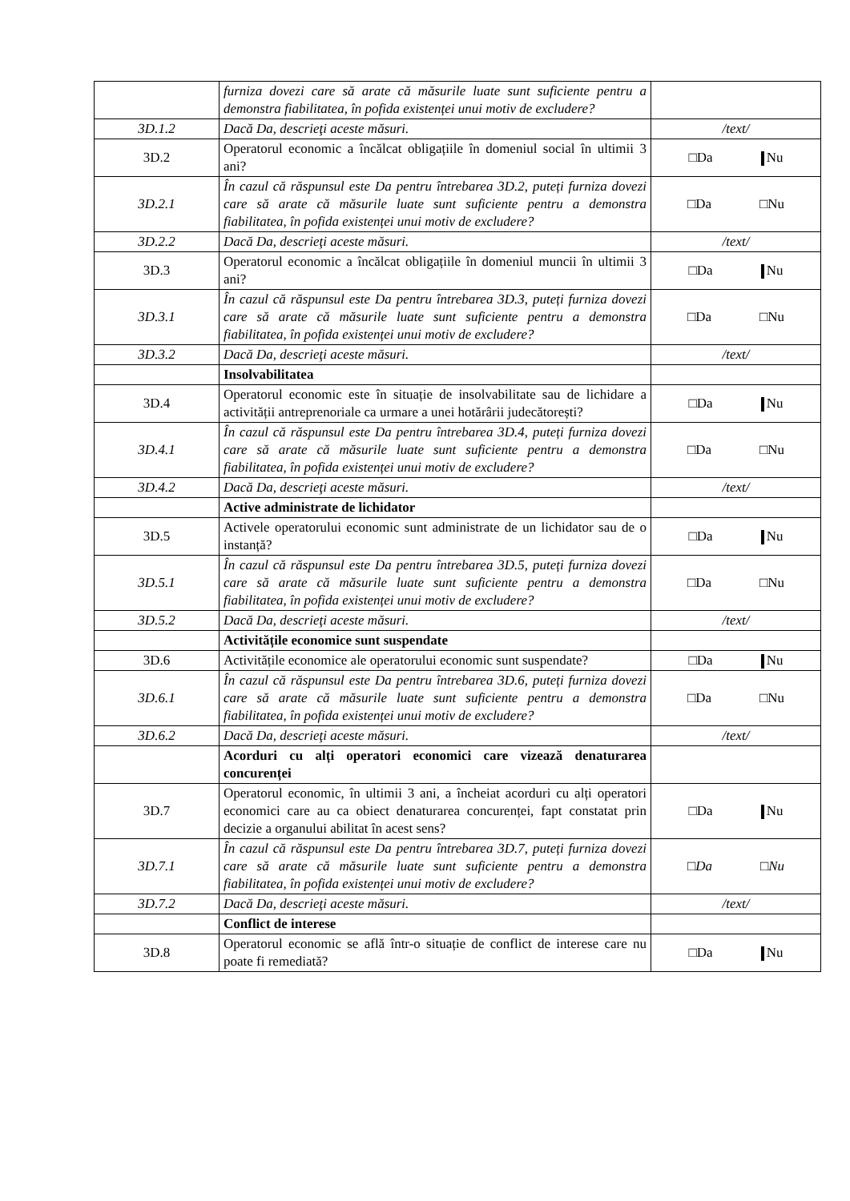| | furniza dovezi care să arate că măsurile luate sunt suficiente pentru a demonstra fiabilitatea, în pofida existenței unui motiv de excludere? | |
| 3D.1.2 | Dacă Da, descrieţi aceste măsuri. | /text/ |
| 3D.2 | Operatorul economic a încălcat obligațiile în domeniul social în ultimii 3 ani? | □Da Nu |
| 3D.2.1 | În cazul că răspunsul este Da pentru întrebarea 3D.2, puteți furniza dovezi care să arate că măsurile luate sunt suficiente pentru a demonstra fiabilitatea, în pofida existenței unui motiv de excludere? | □Da □Nu |
| 3D.2.2 | Dacă Da, descrieţi aceste măsuri. | /text/ |
| 3D.3 | Operatorul economic a încălcat obligațiile în domeniul muncii în ultimii 3 ani? | □Da Nu |
| 3D.3.1 | În cazul că răspunsul este Da pentru întrebarea 3D.3, puteți furniza dovezi care să arate că măsurile luate sunt suficiente pentru a demonstra fiabilitatea, în pofida existenței unui motiv de excludere? | □Da □Nu |
| 3D.3.2 | Dacă Da, descrieţi aceste măsuri. | /text/ |
| | Insolvabilitatea | |
| 3D.4 | Operatorul economic este în situație de insolvabilitate sau de lichidare a activității antreprenoriale ca urmare a unei hotărârii judecătorești? | □Da Nu |
| 3D.4.1 | În cazul că răspunsul este Da pentru întrebarea 3D.4, puteți furniza dovezi care să arate că măsurile luate sunt suficiente pentru a demonstra fiabilitatea, în pofida existenței unui motiv de excludere? | □Da □Nu |
| 3D.4.2 | Dacă Da, descrieţi aceste măsuri. | /text/ |
| | Active administrate de lichidator | |
| 3D.5 | Activele operatorului economic sunt administrate de un lichidator sau de o instanță? | □Da Nu |
| 3D.5.1 | În cazul că răspunsul este Da pentru întrebarea 3D.5, puteți furniza dovezi care să arate că măsurile luate sunt suficiente pentru a demonstra fiabilitatea, în pofida existenței unui motiv de excludere? | □Da □Nu |
| 3D.5.2 | Dacă Da, descrieţi aceste măsuri. | /text/ |
| | Activitățile economice sunt suspendate | |
| 3D.6 | Activitățile economice ale operatorului economic sunt suspendate? | □Da Nu |
| 3D.6.1 | În cazul că răspunsul este Da pentru întrebarea 3D.6, puteți furniza dovezi care să arate că măsurile luate sunt suficiente pentru a demonstra fiabilitatea, în pofida existenței unui motiv de excludere? | □Da □Nu |
| 3D.6.2 | Dacă Da, descrieţi aceste măsuri. | /text/ |
| | Acorduri cu alți operatori economici care vizează denaturarea concurenței | |
| 3D.7 | Operatorul economic, în ultimii 3 ani, a încheiat acorduri cu alți operatori economici care au ca obiect denaturarea concurenței, fapt constatat prin decizie a organului abilitat în acest sens? | □Da Nu |
| 3D.7.1 | În cazul că răspunsul este Da pentru întrebarea 3D.7, puteți furniza dovezi care să arate că măsurile luate sunt suficiente pentru a demonstra fiabilitatea, în pofida existenței unui motiv de excludere? | □ Da □ Nu |
| 3D.7.2 | Dacă Da, descrieţi aceste măsuri. | /text/ |
| | Conflict de interese | |
| 3D.8 | Operatorul economic se află într-o situație de conflict de interese care nu poate fi remediată? | □Da Nu |